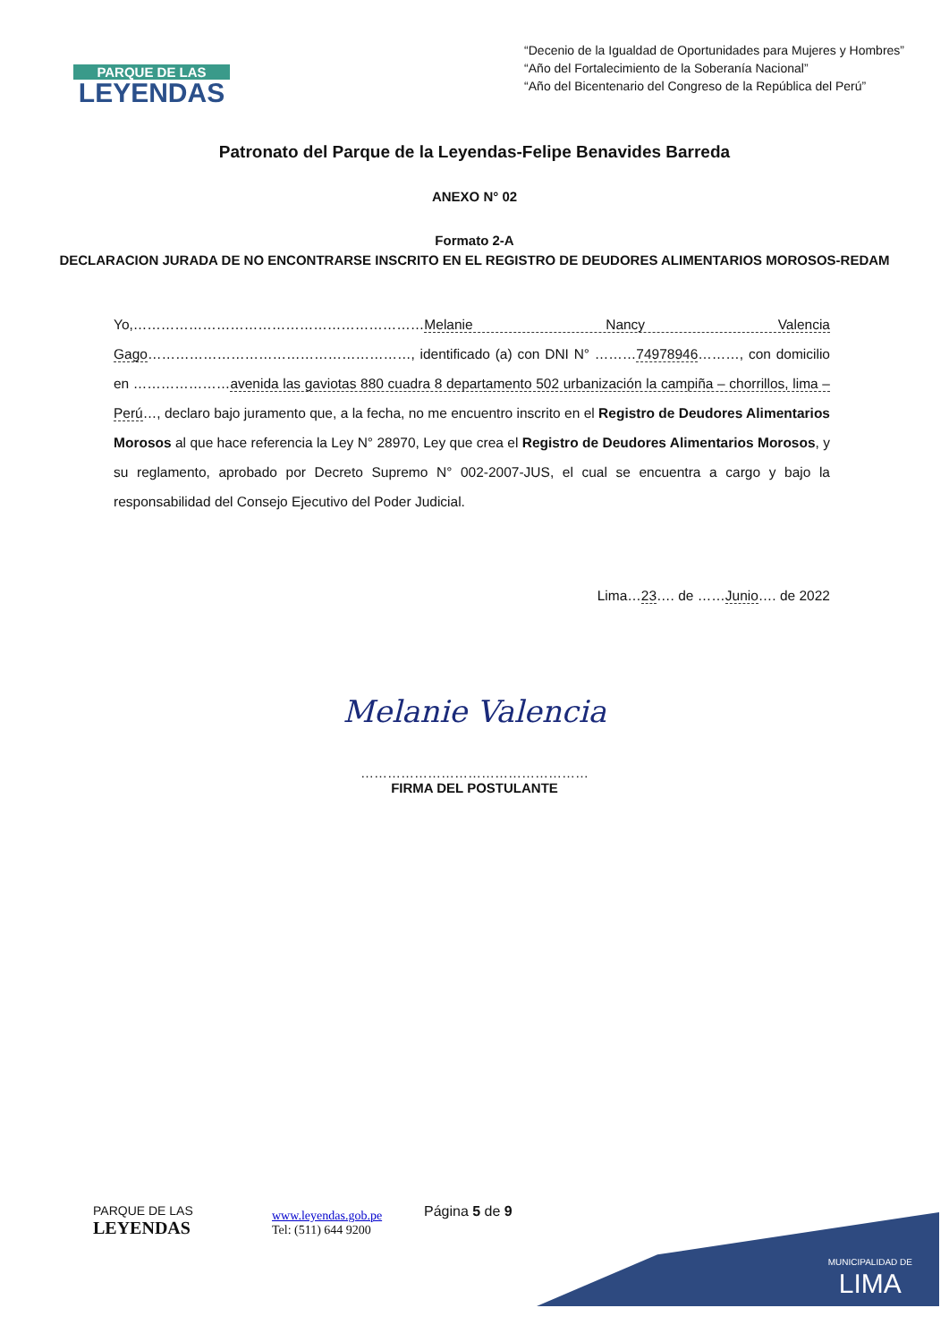PARQUE DE LAS
LEYENDAS
“Decenio de la Igualdad de Oportunidades para Mujeres y Hombres”
“Año del Fortalecimiento de la Soberanía Nacional”
“Año del Bicentenario del Congreso de la República del Perú”
Patronato del Parque de la Leyendas-Felipe Benavides Barreda
ANEXO N° 02
Formato 2-A
DECLARACION JURADA DE NO ENCONTRARSE INSCRITO EN EL REGISTRO DE DEUDORES ALIMENTARIOS MOROSOS-REDAM
Yo,………………………………………………………Melanie Nancy Valencia Gago…………………………………………………, identificado (a) con DNI N° ………74978946………, con domicilio en …………………avenida las gaviotas 880 cuadra 8 departamento 502 urbanización la campiña – chorrillos, lima – Perú…, declaro bajo juramento que, a la fecha, no me encuentro inscrito en el Registro de Deudores Alimentarios Morosos al que hace referencia la Ley N° 28970, Ley que crea el Registro de Deudores Alimentarios Morosos, y su reglamento, aprobado por Decreto Supremo N° 002-2007-JUS, el cual se encuentra a cargo y bajo la responsabilidad del Consejo Ejecutivo del Poder Judicial.
Lima…23…. de ……Junio…. de 2022
Melanie Valencia
……………………………………………
FIRMA DEL POSTULANTE
MUNICIPALIDAD DE
LIMA
PARQUE DE LAS
LEYENDAS
www.leyendas.gob.pe
Tel: (511) 644 9200
Página 5 de 9